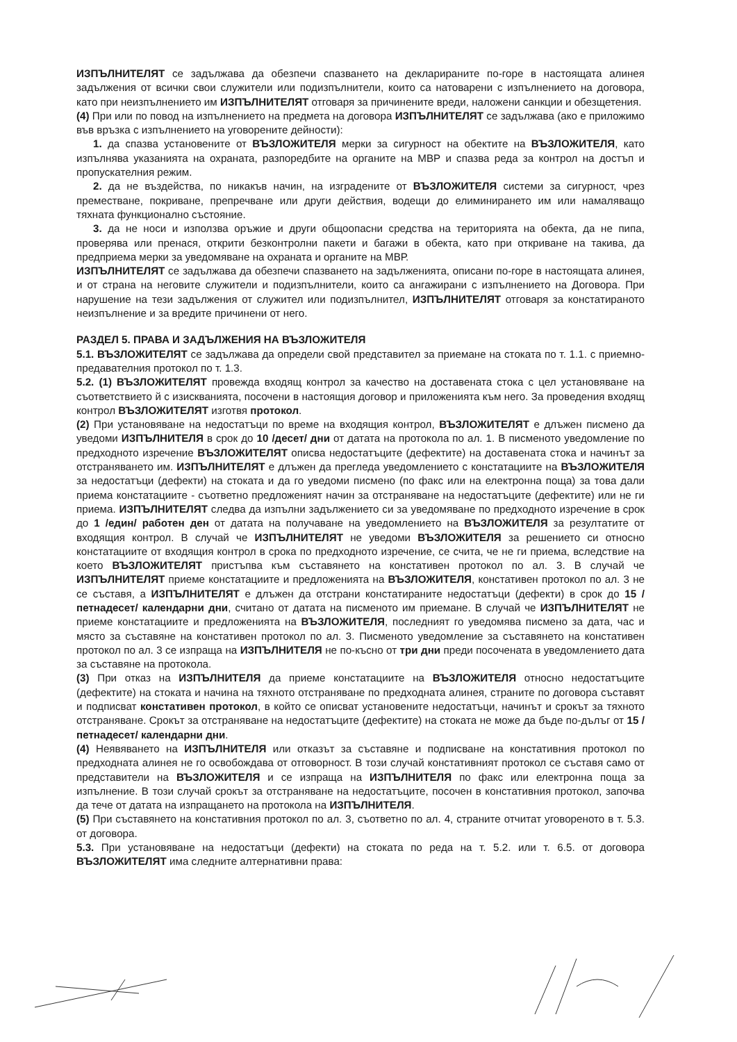ИЗПЪЛНИТЕЛЯТ се задължава да обезпечи спазването на декларираните по-горе в настоящата алинея задължения от всички свои служители или подизпълнители, които са натоварени с изпълнението на договора, като при неизпълнението им ИЗПЪЛНИТЕЛЯТ отговаря за причинените вреди, наложени санкции и обезщетения.
(4) При или по повод на изпълнението на предмета на договора ИЗПЪЛНИТЕЛЯТ се задължава (ако е приложимо във връзка с изпълнението на уговорените дейности):
1. да спазва установените от ВЪЗЛОЖИТЕЛЯ мерки за сигурност на обектите на ВЪЗЛОЖИТЕЛЯ, като изпълнява указанията на охраната, разпоредбите на органите на МВР и спазва реда за контрол на достъп и пропускателния режим.
2. да не въздейства, по никакъв начин, на изградените от ВЪЗЛОЖИТЕЛЯ системи за сигурност, чрез преместване, покриване, препречване или други действия, водещи до елиминирането им или намаляващо тяхната функционално състояние.
3. да не носи и използва оръжие и други общоопасни средства на територията на обекта, да не пипа, проверява или пренася, открити безконтролни пакети и багажи в обекта, като при откриване на такива, да предприема мерки за уведомяване на охраната и органите на МВР.
ИЗПЪЛНИТЕЛЯТ се задължава да обезпечи спазването на задълженията, описани по-горе в настоящата алинея, и от страна на неговите служители и подизпълнители, които са ангажирани с изпълнението на Договора. При нарушение на тези задължения от служител или подизпълнител, ИЗПЪЛНИТЕЛЯТ отговаря за констатираното неизпълнение и за вредите причинени от него.
РАЗДЕЛ 5. ПРАВА И ЗАДЪЛЖЕНИЯ НА ВЪЗЛОЖИТЕЛЯ
5.1. ВЪЗЛОЖИТЕЛЯТ се задължава да определи свой представител за приемане на стоката по т. 1.1. с приемно-предавателния протокол по т. 1.3.
5.2. (1) ВЪЗЛОЖИТЕЛЯТ провежда входящ контрол за качество на доставената стока с цел установяване на съответствието й с изискванията, посочени в настоящия договор и приложенията към него. За проведения входящ контрол ВЪЗЛОЖИТЕЛЯТ изготвя протокол.
(2) При установяване на недостатъци по време на входящия контрол, ВЪЗЛОЖИТЕЛЯТ е длъжен писмено да уведоми ИЗПЪЛНИТЕЛЯ в срок до 10 /десет/ дни от датата на протокола по ал. 1. В писменото уведомление по предходното изречение ВЪЗЛОЖИТЕЛЯТ описва недостатъците (дефектите) на доставената стока и начинът за отстраняването им. ИЗПЪЛНИТЕЛЯТ е длъжен да прегледа уведомлението с констатациите на ВЪЗЛОЖИТЕЛЯ за недостатъци (дефекти) на стоката и да го уведоми писмено (по факс или на електронна поща) за това дали приема констатациите - съответно предложеният начин за отстраняване на недостатъците (дефектите) или не ги приема. ИЗПЪЛНИТЕЛЯТ следва да изпълни задължението си за уведомяване по предходното изречение в срок до 1 /един/ работен ден от датата на получаване на уведомлението на ВЪЗЛОЖИТЕЛЯ за резултатите от входящия контрол. В случай че ИЗПЪЛНИТЕЛЯТ не уведоми ВЪЗЛОЖИТЕЛЯ за решението си относно констатациите от входящия контрол в срока по предходното изречение, се счита, че не ги приема, вследствие на което ВЪЗЛОЖИТЕЛЯТ пристъпва към съставянето на констативен протокол по ал. 3. В случай че ИЗПЪЛНИТЕЛЯТ приеме констатациите и предложенията на ВЪЗЛОЖИТЕЛЯ, констативен протокол по ал. 3 не се съставя, а ИЗПЪЛНИТЕЛЯТ е длъжен да отстрани констатираните недостатъци (дефекти) в срок до 15 /петнадесет/ календарни дни, считано от датата на писменото им приемане. В случай че ИЗПЪЛНИТЕЛЯТ не приеме констатациите и предложенията на ВЪЗЛОЖИТЕЛЯ, последният го уведомява писмено за дата, час и място за съставяне на констативен протокол по ал. 3. Писменото уведомление за съставянето на констативен протокол по ал. 3 се изпраща на ИЗПЪЛНИТЕЛЯ не по-късно от три дни преди посочената в уведомлението дата за съставяне на протокола.
(3) При отказ на ИЗПЪЛНИТЕЛЯ да приеме констатациите на ВЪЗЛОЖИТЕЛЯ относно недостатъците (дефектите) на стоката и начина на тяхното отстраняване по предходната алинея, страните по договора съставят и подписват констативен протокол, в който се описват установените недостатъци, начинът и срокът за тяхното отстраняване. Срокът за отстраняване на недостатъците (дефектите) на стоката не може да бъде по-дълъг от 15 /петнадесет/ календарни дни.
(4) Неявяването на ИЗПЪЛНИТЕЛЯ или отказът за съставяне и подписване на констативния протокол по предходната алинея не го освобождава от отговорност. В този случай констативният протокол се съставя само от представители на ВЪЗЛОЖИТЕЛЯ и се изпраща на ИЗПЪЛНИТЕЛЯ по факс или електронна поща за изпълнение. В този случай срокът за отстраняване на недостатъците, посочен в констативния протокол, започва да тече от датата на изпращането на протокола на ИЗПЪЛНИТЕЛЯ.
(5) При съставянето на констативния протокол по ал. 3, съответно по ал. 4, страните отчитат уговореното в т. 5.3. от договора.
5.3. При установяване на недостатъци (дефекти) на стоката по реда на т. 5.2. или т. 6.5. от договора ВЪЗЛОЖИТЕЛЯТ има следните алтернативни права: